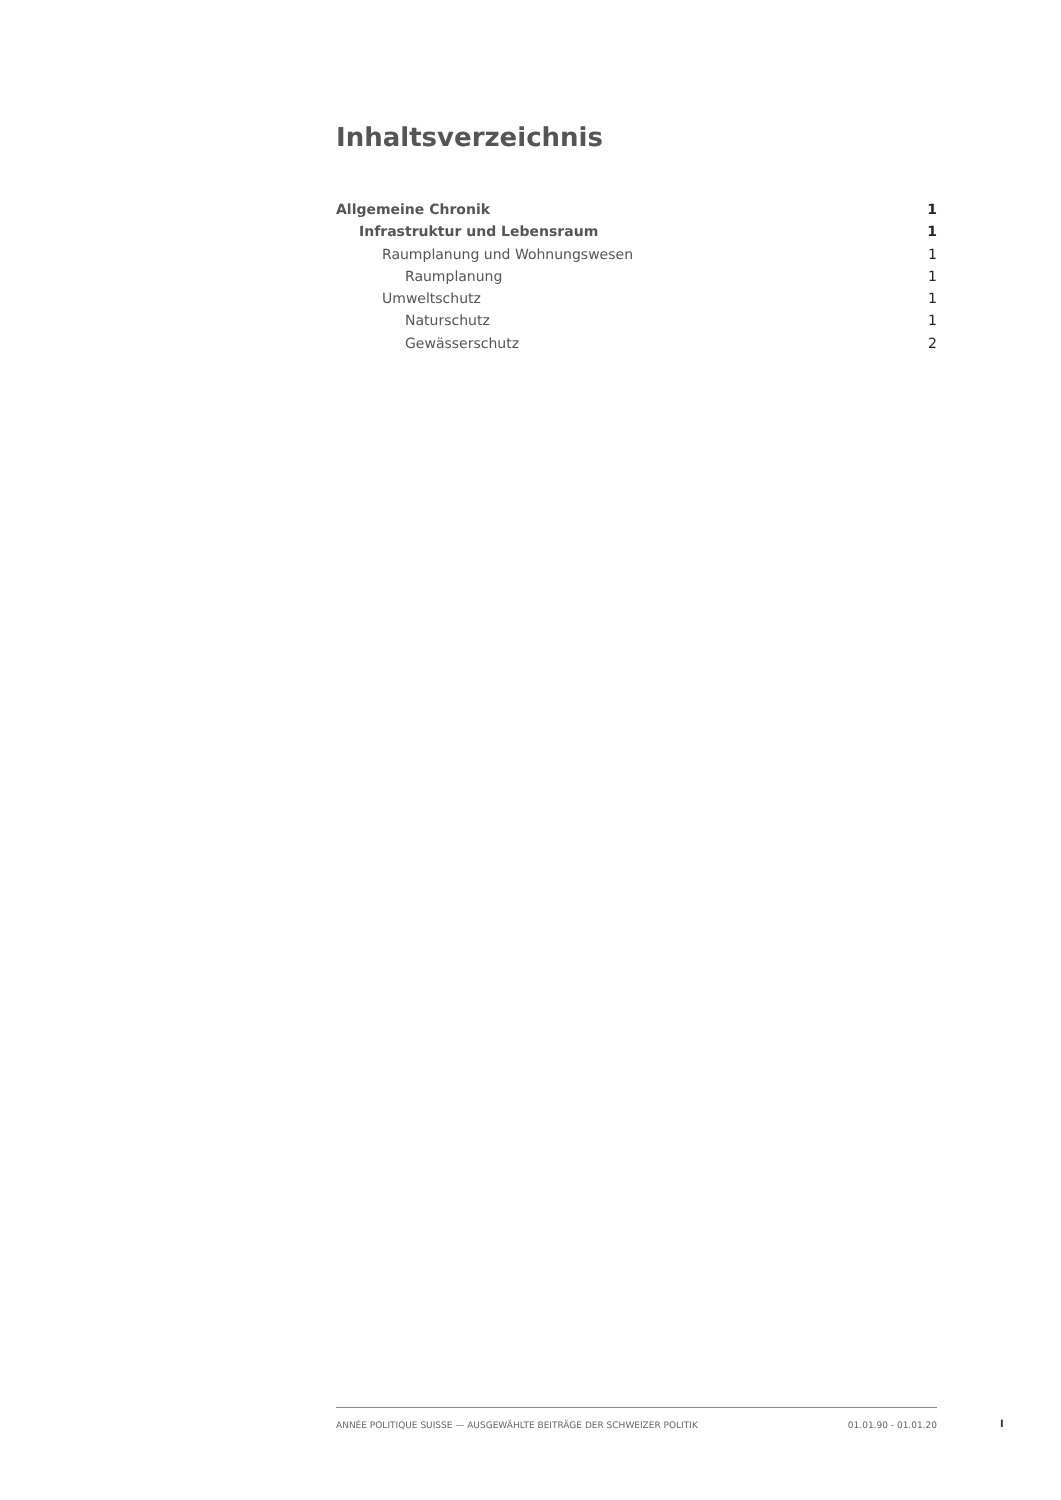Inhaltsverzeichnis
Allgemeine Chronik 1
Infrastruktur und Lebensraum 1
Raumplanung und Wohnungswesen 1
Raumplanung 1
Umweltschutz 1
Naturschutz 1
Gewässerschutz 2
ANNÉE POLITIQUE SUISSE — AUSGEWÄHLTE BEITRÄGE DER SCHWEIZER POLITIK 01.01.90 - 01.01.20
I